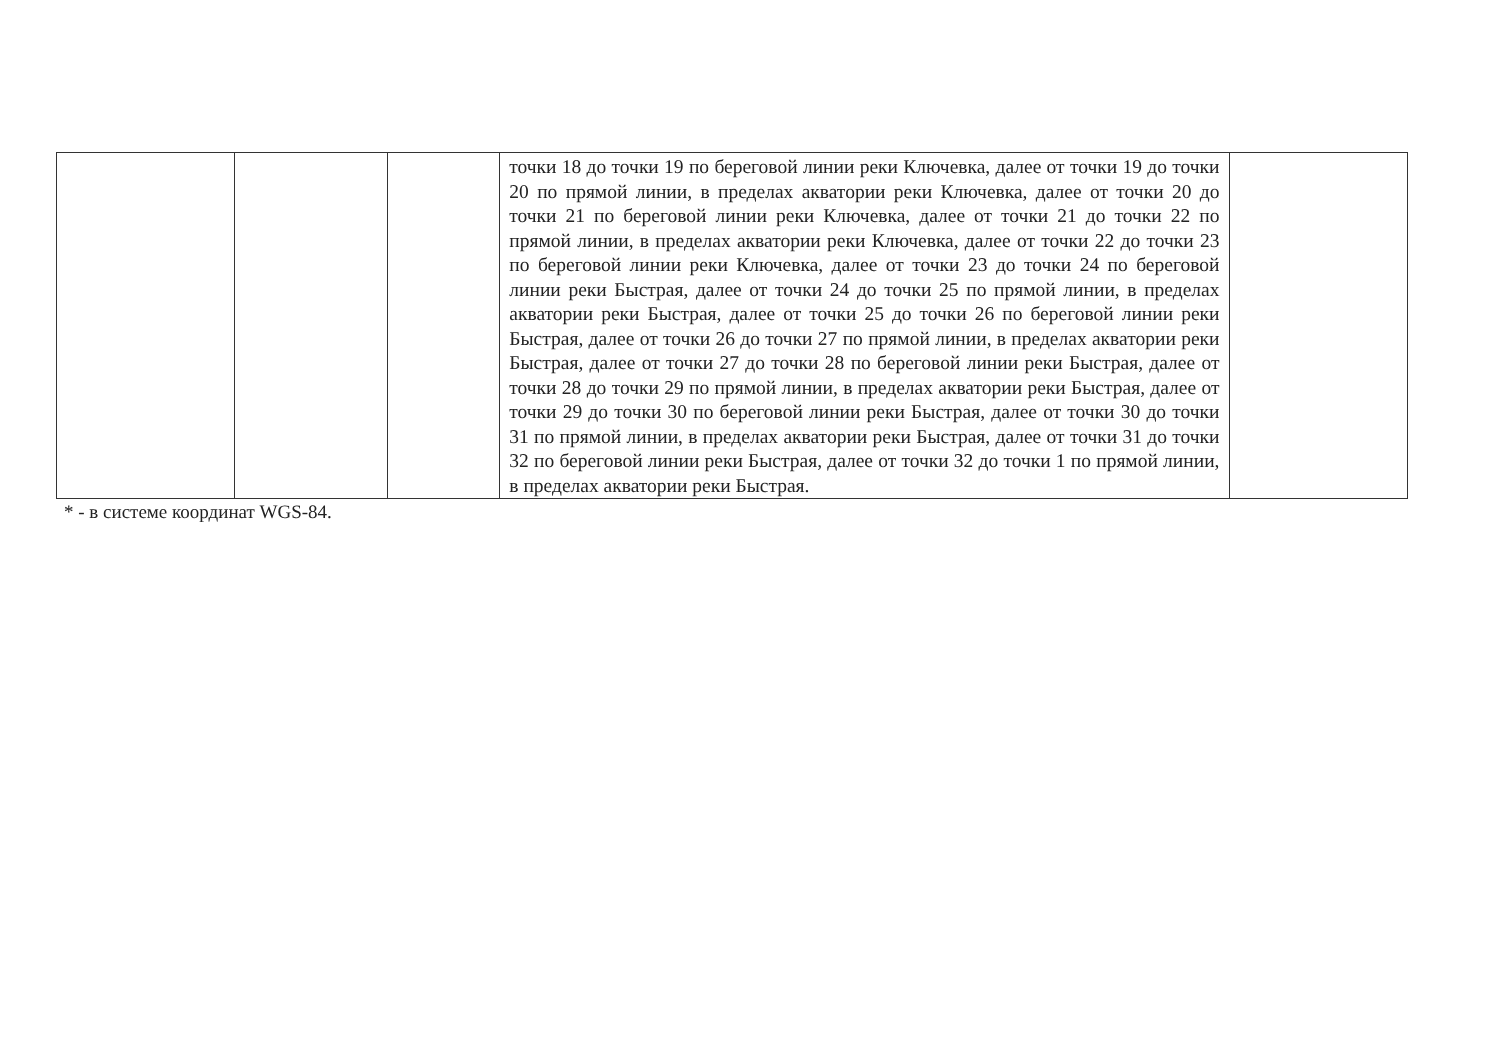| | | | точки 18 до точки 19 по береговой линии реки Ключевка, далее от точки 19 до точки 20 по прямой линии, в пределах акватории реки Ключевка, далее от точки 20 до точки 21 по береговой линии реки Ключевка, далее от точки 21 до точки 22 по прямой линии, в пределах акватории реки Ключевка, далее от точки 22 до точки 23 по береговой линии реки Ключевка, далее от точки 23 до точки 24 по береговой линии реки Быстрая, далее от точки 24 до точки 25 по прямой линии, в пределах акватории реки Быстрая, далее от точки 25 до точки 26 по береговой линии реки Быстрая, далее от точки 26 до точки 27 по прямой линии, в пределах акватории реки Быстрая, далее от точки 27 до точки 28 по береговой линии реки Быстрая, далее от точки 28 до точки 29 по прямой линии, в пределах акватории реки Быстрая, далее от точки 29 до точки 30 по береговой линии реки Быстрая, далее от точки 30 до точки 31 по прямой линии, в пределах акватории реки Быстрая, далее от точки 31 до точки 32 по береговой линии реки Быстрая, далее от точки 32 до точки 1 по прямой линии, в пределах акватории реки Быстрая. | |
* - в системе координат WGS-84.